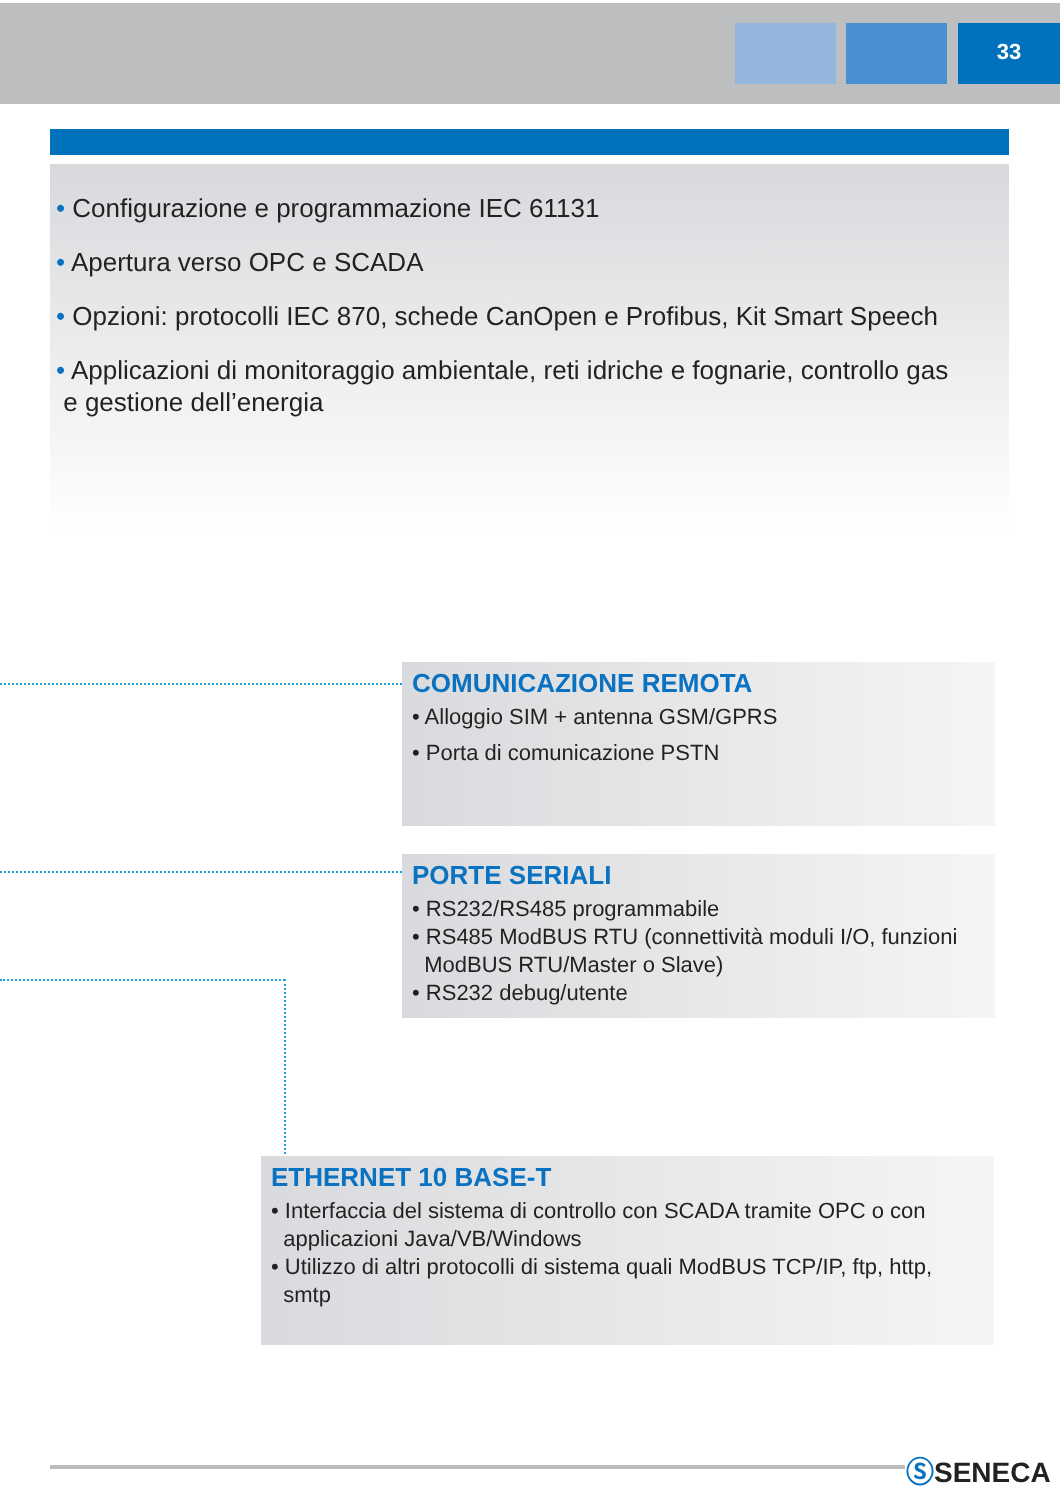33
• Configurazione e programmazione IEC 61131
• Apertura verso OPC e SCADA
• Opzioni: protocolli IEC 870, schede CanOpen e Profibus, Kit Smart Speech
• Applicazioni di monitoraggio ambientale, reti idriche e fognarie, controllo gas
e gestione dell’energia
COMUNICAZIONE REMOTA
• Alloggio SIM + antenna GSM/GPRS
• Porta di comunicazione PSTN
PORTE SERIALI
• RS232/RS485 programmabile
• RS485 ModBUS RTU (connettività moduli I/O, funzioni
ModBUS RTU/Master o Slave)
• RS232 debug/utente
ETHERNET 10 BASE-T
• Interfaccia del sistema di controllo con SCADA tramite OPC o con
applicazioni Java/VB/Windows
• Utilizzo di altri protocolli di sistema quali ModBUS TCP/IP, ftp, http,
smtp
ⓈSENECA